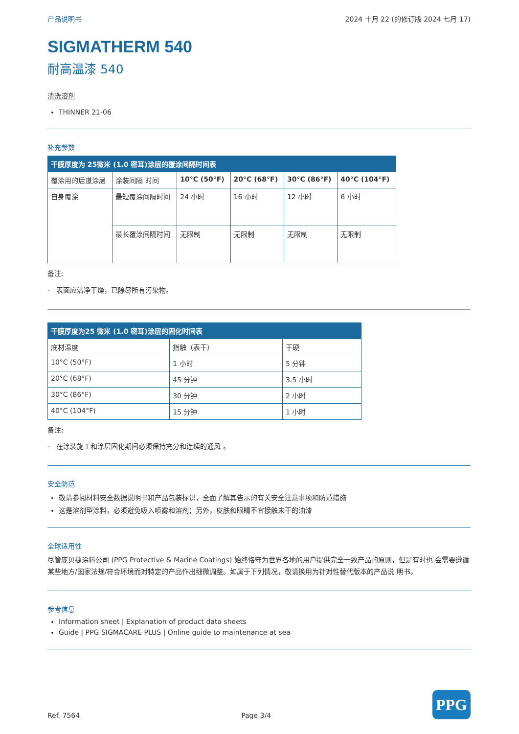产品说明书 2024 十月 22 (的修订版 2024 七月 17)
SIGMATHERM 540
耐高温漆 540
清洗溶剂
THINNER 21-06
补充参数
| 干膜厚度为 25微米 (1.0 密耳)涂层的覆涂间隔时间表 | | | | | |
| --- | --- | --- | --- | --- | --- |
| 覆涂用的后道涂层 | 涂装间隔 时间 | 10°C (50°F) | 20°C (68°F) | 30°C (86°F) | 40°C (104°F) |
| 自身覆涂 | 最短覆涂间隔时间 | 24 小时 | 16 小时 | 12 小时 | 6 小时 |
| | 最长覆涂间隔时间 | 无限制 | 无限制 | 无限制 | 无限制 |
备注:
- 表面应洁净干燥，已除尽所有污染物。
| 干膜厚度为25 微米 (1.0 密耳)涂层的固化时间表 | | |
| --- | --- | --- |
| 底材温度 | 指触（表干） | 干硬 |
| 10°C (50°F) | 1 小时 | 5 分钟 |
| 20°C (68°F) | 45 分钟 | 3.5 小时 |
| 30°C (86°F) | 30 分钟 | 2 小时 |
| 40°C (104°F) | 15 分钟 | 1 小时 |
备注:
- 在涂装施工和涂层固化期间必须保持充分和连续的通风 。
安全防范
敬请参阅材料安全数据说明书和产品包装标识，全面了解其告示的有关安全注意事项和防范措施
这是溶剂型涂料，必须避免吸入喷雾和溶剂；另外，皮肤和眼睛不宜接触未干的油漆
全球适用性
尽管庞贝捷涂料公司 (PPG Protective & Marine Coatings) 始终恪守为世界各地的用户提供完全一致产品的原则，但是有时也 会需要遵循某些地方/国家法规/符合环境而对特定的产品作出细微调整。如属于下列情况，敬请换用为针对性替代版本的产品说 明书。
参考信息
Information sheet | Explanation of product data sheets
Guide | PPG SIGMACARE PLUS | Online guide to maintenance at sea
Ref. 7564 Page 3/4
PPG